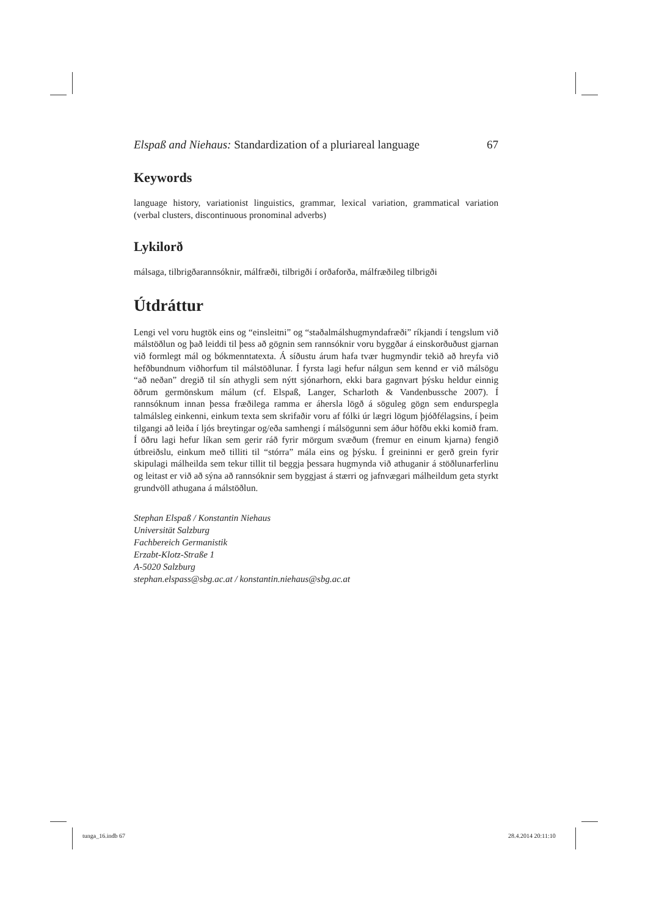Elspaß and Niehaus: Standardization of a pluriareal language 67
Keywords
language history, variationist linguistics, grammar, lexical variation, grammatical variation (verbal clusters, discontinuous pronominal adverbs)
Lykilorð
málsaga, tilbrigðarannsóknir, málfræði, tilbrigði í orðaforða, málfræðileg tilbrigði
Útdráttur
Lengi vel voru hugtök eins og “einsleitni” og “staðalmálshugmyndafræði” ríkjandi í tengslum við málstöðlun og það leiddi til þess að gögnin sem rannsóknir voru byggðar á einskorðuðust gjarnan við formlegt mál og bókmenntatexta. Á síðustu árum hafa tvær hugmyndir tekið að hreyfa við hefðbundnum viðhorfum til málstöðlunar. Í fyrsta lagi hefur nálgun sem kennd er við málsögu “að neðan” dregið til sín athygli sem nýtt sjónarhorn, ekki bara gagnvart þýsku heldur einnig öðrum germönskum málum (cf. Elspaß, Langer, Scharloth & Vandenbussche 2007). Í rannsóknum innan þessa fræðilega ramma er áhersla lögð á söguleg gögn sem endurspegla talmálsleg einkenni, einkum texta sem skrifaðir voru af fólki úr lægri lögum þjóðfélagsins, í þeim tilgangi að leiða í ljós breytingar og/eða samhengi í málsögunni sem áður höfðu ekki komið fram. Í öðru lagi hefur líkan sem gerir ráð fyrir mörgum svæðum (fremur en einum kjarna) fengið útbreiðslu, einkum með tilliti til “stórra” mála eins og þýsku. Í greininni er gerð grein fyrir skipulagi málheilda sem tekur tillit til beggja þessara hugmynda við athuganir á stöðlunarferlinu og leitast er við að sýna að rannsóknir sem byggjast á stærri og jafnvægari málheildum geta styrkt grundvöll athugana á málstöðlun.
Stephan Elspaß / Konstantin Niehaus
Universität Salzburg
Fachbereich Germanistik
Erzabt-Klotz-Straße 1
A-5020 Salzburg
stephan.elspass@sbg.ac.at / konstantin.niehaus@sbg.ac.at
tunga_16.indb 67 28.4.2014 20:11:10